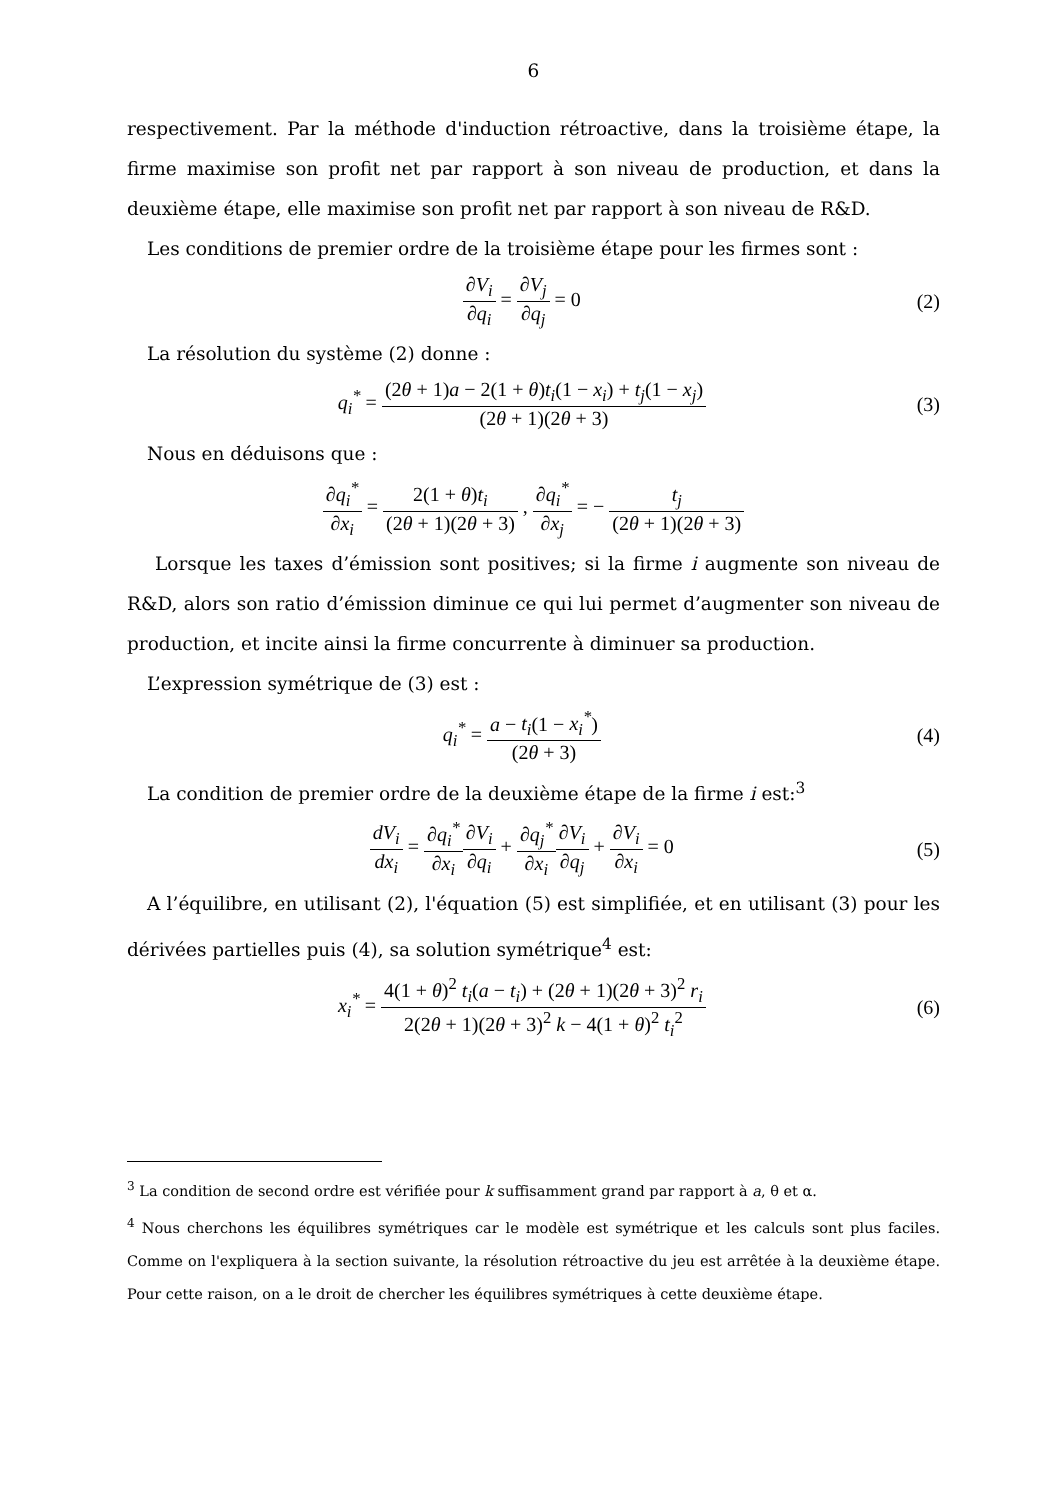6
respectivement. Par la méthode d'induction rétroactive, dans la troisième étape, la firme maximise son profit net par rapport à son niveau de production, et dans la deuxième étape, elle maximise son profit net par rapport à son niveau de R&D.
Les conditions de premier ordre de la troisième étape pour les firmes sont :
∂V<sub>i</sub> ∂q<sub>i</sub> = ∂V<sub>j</sub> ∂q<sub>j</sub> = 0 (2)
La résolution du système (2) donne :
q<sub>i</sub><sup>*</sup> = (2θ + 1)a − 2(1 + θ)t<sub>i</sub>(1 − x<sub>i</sub>) + t<sub>j</sub>(1 − x<sub>j</sub>) (2θ + 1)(2θ + 3)
(3)
Nous en déduisons que :
∂q<sub>i</sub><sup>*</sup> ∂x<sub>i</sub> = 2(1 + θ)t<sub>i</sub> (2θ + 1)(2θ + 3) , ∂q<sub>i</sub><sup>*</sup> ∂x<sub>j</sub> = − t<sub>j</sub> (2θ + 1)(2θ + 3)
Lorsque les taxes d’émission sont positives; si la firme i augmente son niveau de R&D, alors son ratio d’émission diminue ce qui lui permet d’augmenter son niveau de production, et incite ainsi la firme concurrente à diminuer sa production.
L’expression symétrique de (3) est :
q<sub>i</sub><sup>*</sup> = a − t<sub>i</sub>(1 − x<sub>i</sub><sup>*</sup>) (2θ + 3) (4)
La condition de premier ordre de la deuxième étape de la firme i est:<sup>3</sup>
dV<sub>i</sub> dx<sub>i</sub> = ∂q<sub>i</sub><sup>*</sup> ∂x<sub>i</sub>∂V<sub>i</sub> ∂q<sub>i</sub> + ∂q<sub>j</sub><sup>*</sup> ∂x<sub>i</sub>∂V<sub>i</sub> ∂q<sub>j</sub> + ∂V<sub>i</sub> ∂x<sub>i</sub> = 0
(5)
A l’équilibre, en utilisant (2), l'équation (5) est simplifiée, et en utilisant (3) pour les dérivées partielles puis (4), sa solution symétrique<sup>4</sup> est:
x<sub>i</sub><sup>*</sup> = 4(1 + θ)<sup>2</sup> t<sub>i</sub>(a − t<sub>i</sub>) + (2θ + 1)(2θ + 3)<sup>2</sup> r<sub>i</sub> 2(2θ + 1)(2θ + 3)<sup>2</sup> k − 4(1 + θ)<sup>2</sup> t<sub>i</sub><sup>2</sup>
(6)
<sup>3</sup> La condition de second ordre est vérifiée pour k suffisamment grand par rapport à a, θ et α.
<sup>4</sup> Nous cherchons les équilibres symétriques car le modèle est symétrique et les calculs sont plus faciles. Comme on l'expliquera à la section suivante, la résolution rétroactive du jeu est arrêtée à la deuxième étape. Pour cette raison, on a le droit de chercher les équilibres symétriques à cette deuxième étape.